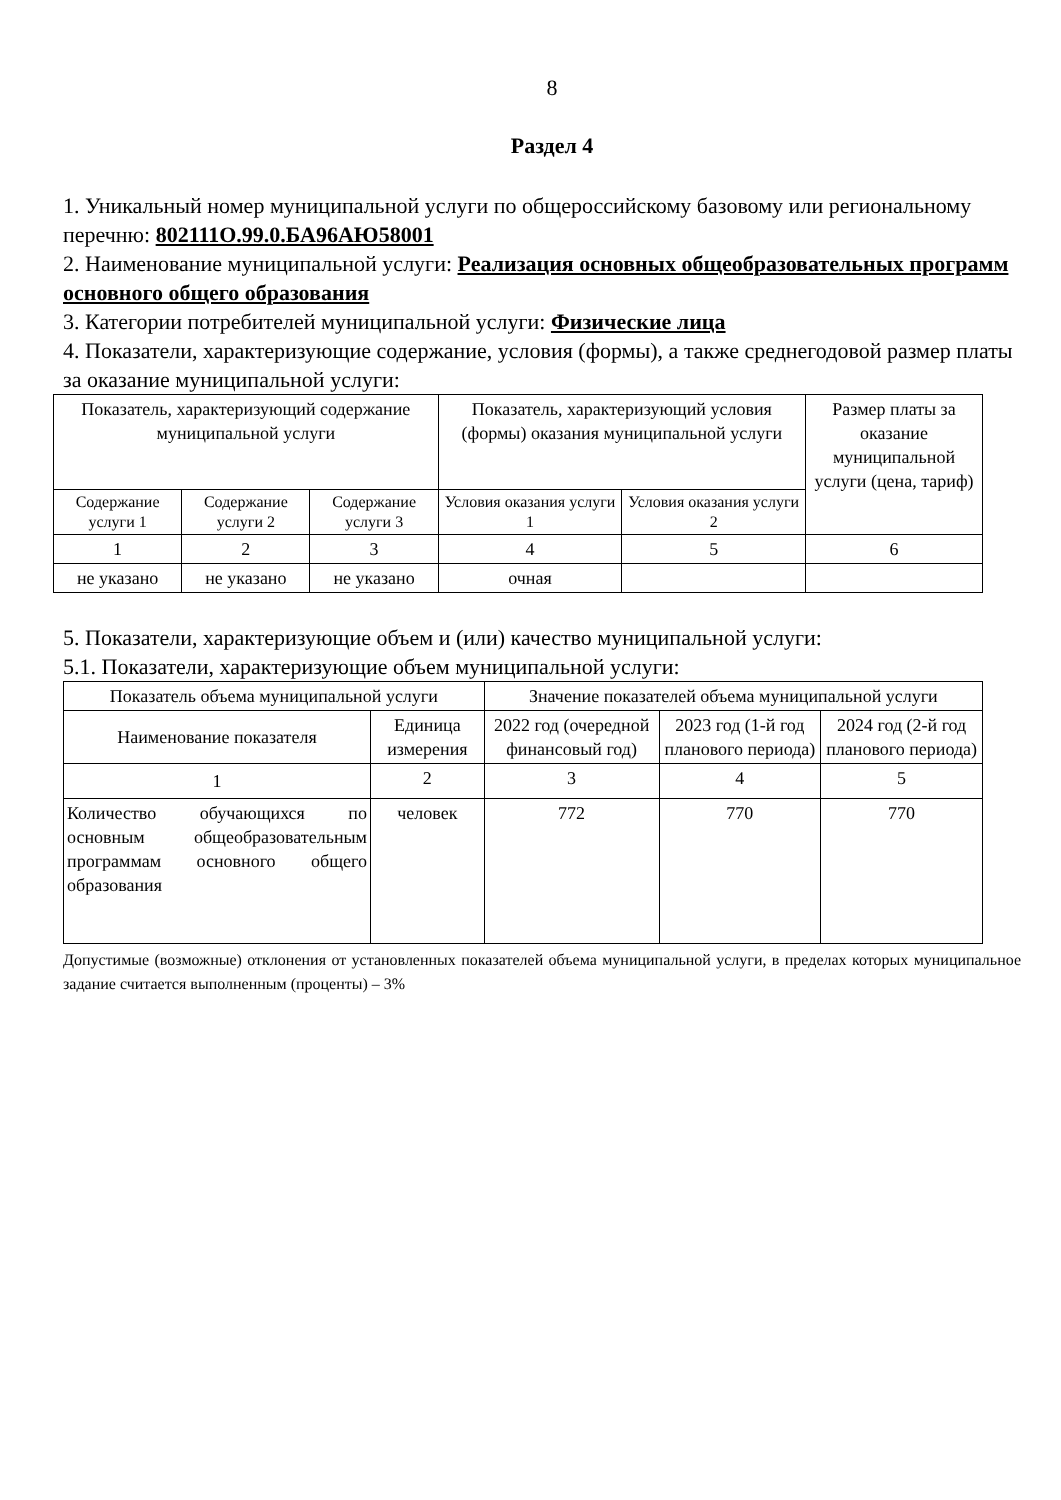8
Раздел 4
1. Уникальный номер муниципальной услуги по общероссийскому базовому или региональному перечню: 802111О.99.0.БА96АЮ58001
2. Наименование муниципальной услуги: Реализация основных общеобразовательных программ основного общего образования
3. Категории потребителей муниципальной услуги: Физические лица
4. Показатели, характеризующие содержание, условия (формы), а также среднегодовой размер платы за оказание муниципальной услуги:
| Показатель, характеризующий содержание муниципальной услуги | | | Показатель, характеризующий условия (формы) оказания муниципальной услуги | | Размер платы за оказание муниципальной услуги (цена, тариф) |
| --- | --- | --- | --- | --- | --- |
| Содержание услуги 1 | Содержание услуги 2 | Содержание услуги 3 | Условия оказания услуги 1 | Условия оказания услуги 2 | |
| 1 | 2 | 3 | 4 | 5 | 6 |
| не указано | не указано | не указано | очная | | |
5. Показатели, характеризующие объем и (или) качество муниципальной услуги:
5.1. Показатели, характеризующие объем муниципальной услуги:
| Показатель объема муниципальной услуги | | Значение показателей объема муниципальной услуги | | |
| --- | --- | --- | --- | --- |
| Наименование показателя | Единица измерения | 2022 год (очередной финансовый год) | 2023 год (1-й год планового периода) | 2024 год (2-й год планового периода) |
| 1 | 2 | 3 | 4 | 5 |
| Количество обучающихся по основным общеобразовательным программам основного общего образования | человек | 772 | 770 | 770 |
Допустимые (возможные) отклонения от установленных показателей объема муниципальной услуги, в пределах которых муниципальное задание считается выполненным (проценты) – 3%